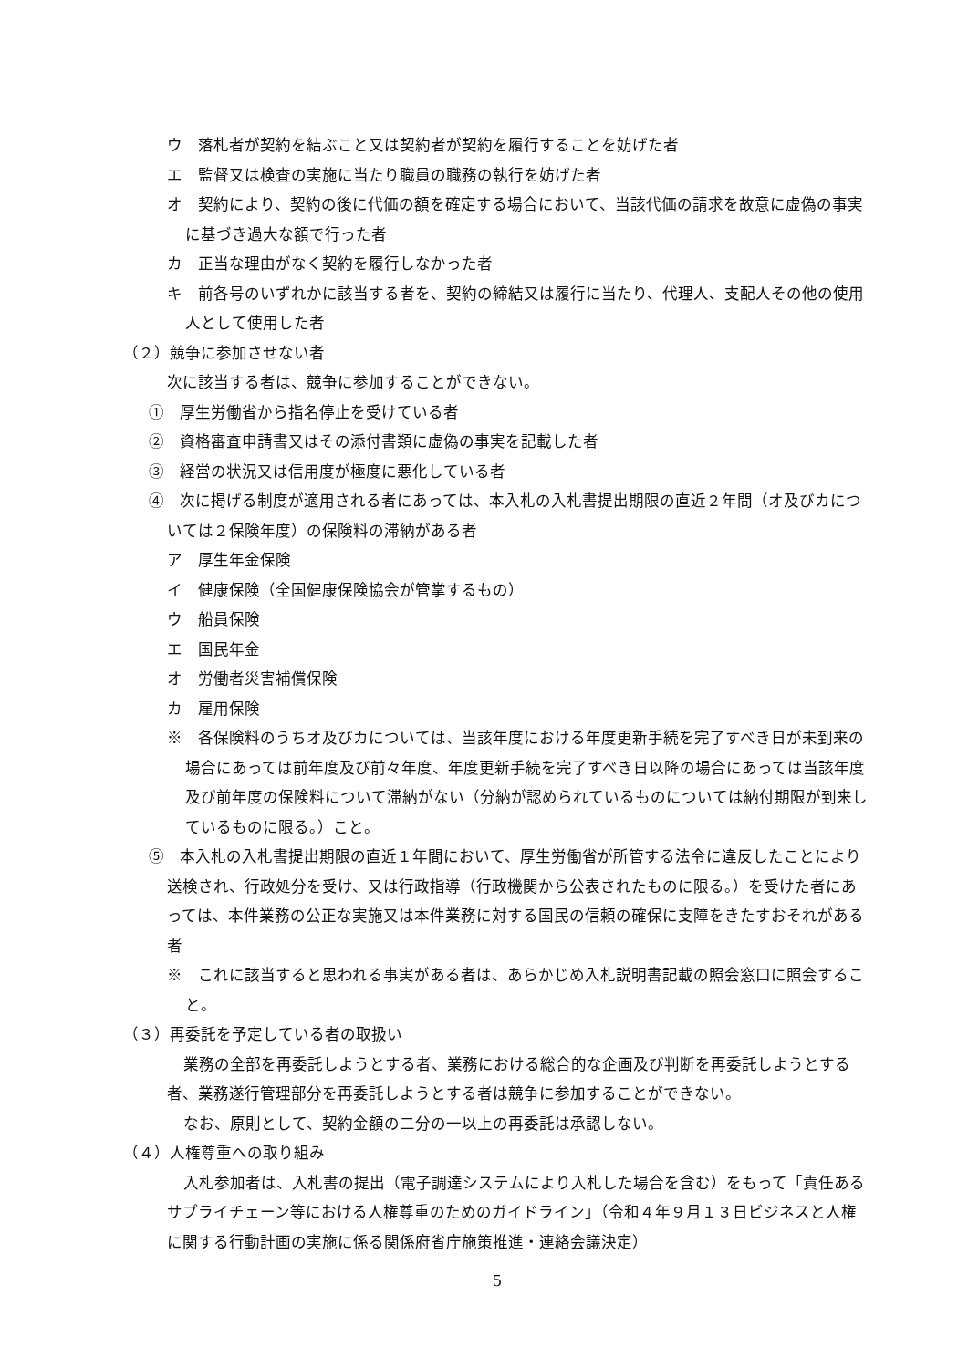ウ　落札者が契約を結ぶこと又は契約者が契約を履行することを妨げた者
エ　監督又は検査の実施に当たり職員の職務の執行を妨げた者
オ　契約により、契約の後に代価の額を確定する場合において、当該代価の請求を故意に虚偽の事実に基づき過大な額で行った者
カ　正当な理由がなく契約を履行しなかった者
キ　前各号のいずれかに該当する者を、契約の締結又は履行に当たり、代理人、支配人その他の使用人として使用した者
（２）競争に参加させない者
次に該当する者は、競争に参加することができない。
①　厚生労働省から指名停止を受けている者
②　資格審査申請書又はその添付書類に虚偽の事実を記載した者
③　経営の状況又は信用度が極度に悪化している者
④　次に掲げる制度が適用される者にあっては、本入札の入札書提出期限の直近２年間（オ及びカについては２保険年度）の保険料の滞納がある者
ア　厚生年金保険
イ　健康保険（全国健康保険協会が管掌するもの）
ウ　船員保険
エ　国民年金
オ　労働者災害補償保険
カ　雇用保険
※　各保険料のうちオ及びカについては、当該年度における年度更新手続を完了すべき日が未到来の場合にあっては前年度及び前々年度、年度更新手続を完了すべき日以降の場合にあっては当該年度及び前年度の保険料について滞納がない（分納が認められているものについては納付期限が到来しているものに限る。）こと。
⑤　本入札の入札書提出期限の直近１年間において、厚生労働省が所管する法令に違反したことにより送検され、行政処分を受け、又は行政指導（行政機関から公表されたものに限る。）を受けた者にあっては、本件業務の公正な実施又は本件業務に対する国民の信頼の確保に支障をきたすおそれがある者
※　これに該当すると思われる事実がある者は、あらかじめ入札説明書記載の照会窓口に照会すること。
（３）再委託を予定している者の取扱い
業務の全部を再委託しようとする者、業務における総合的な企画及び判断を再委託しようとする者、業務遂行管理部分を再委託しようとする者は競争に参加することができない。
なお、原則として、契約金額の二分の一以上の再委託は承認しない。
（４）人権尊重への取り組み
入札参加者は、入札書の提出（電子調達システムにより入札した場合を含む）をもって「責任あるサプライチェーン等における人権尊重のためのガイドライン」（令和４年９月１３日ビジネスと人権に関する行動計画の実施に係る関係府省庁施策推進・連絡会議決定）
5